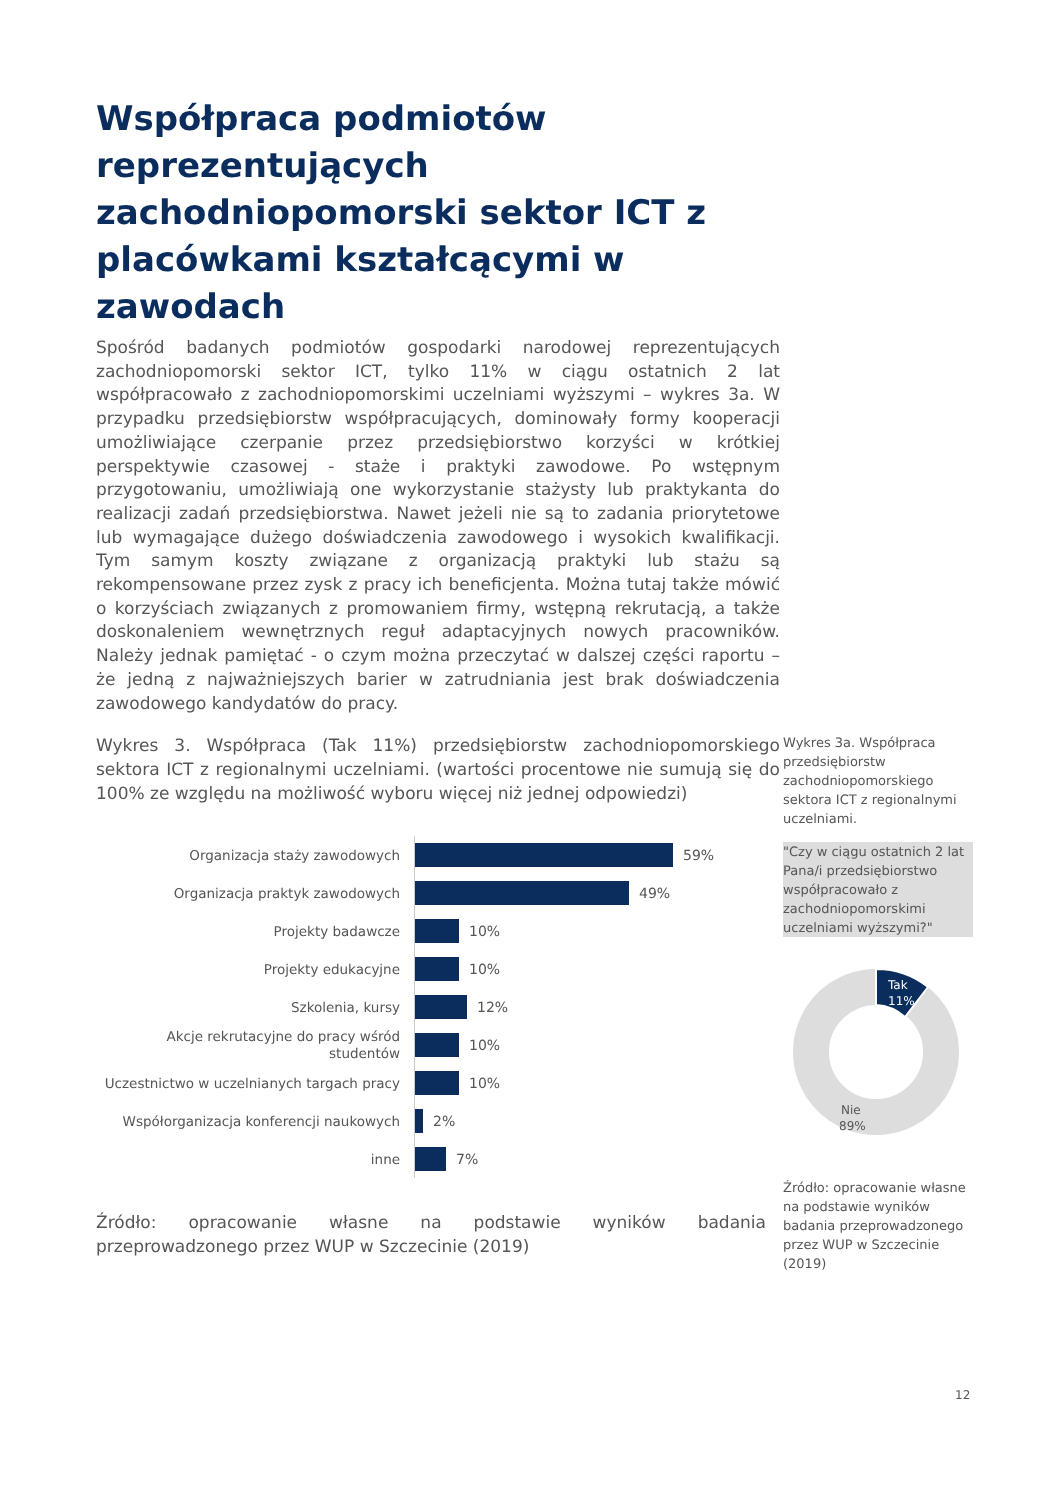Współpraca podmiotów reprezentujących zachodniopomorski sektor ICT z placówkami kształcącymi w zawodach
Spośród badanych podmiotów gospodarki narodowej reprezentujących zachodniopomorski sektor ICT, tylko 11% w ciągu ostatnich 2 lat współpracowało z zachodniopomorskimi uczelniami wyższymi – wykres 3a. W przypadku przedsiębiorstw współpracujących, dominowały formy kooperacji umożliwiające czerpanie przez przedsiębiorstwo korzyści w krótkiej perspektywie czasowej - staże i praktyki zawodowe. Po wstępnym przygotowaniu, umożliwiają one wykorzystanie stażysty lub praktykanta do realizacji zadań przedsiębiorstwa. Nawet jeżeli nie są to zadania priorytetowe lub wymagające dużego doświadczenia zawodowego i wysokich kwalifikacji. Tym samym koszty związane z organizacją praktyki lub stażu są rekompensowane przez zysk z pracy ich beneficjenta. Można tutaj także mówić o korzyściach związanych z promowaniem firmy, wstępną rekrutacją, a także doskonaleniem wewnętrznych reguł adaptacyjnych nowych pracowników. Należy jednak pamiętać - o czym można przeczytać w dalszej części raportu – że jedną z najważniejszych barier w zatrudniania jest brak doświadczenia zawodowego kandydatów do pracy.
Wykres 3. Współpraca (Tak 11%) przedsiębiorstw zachodniopomorskiego sektora ICT z regionalnymi uczelniami. (wartości procentowe nie sumują się do 100% ze względu na możliwość wyboru więcej niż jednej odpowiedzi)
Organizacja staży zawodowych
59%
Organizacja praktyk zawodowych
49%
Projekty badawcze
10%
Projekty edukacyjne
10%
Szkolenia, kursy
12%
Akcje rekrutacyjne do pracy wśród studentów
10%
Uczestnictwo w uczelnianych targach pracy
10%
Współorganizacja konferencji naukowych
2%
inne
7%
Źródło: opracowanie własne na podstawie wyników badania przeprowadzonego przez WUP w Szczecinie (2019)
Wykres 3a. Współpraca przedsiębiorstw zachodniopomorskiego sektora ICT z regionalnymi uczelniami.
"Czy w ciągu ostatnich 2 lat Pana/i przedsiębiorstwo współpracowało z zachodniopomorskimi uczelniami wyższymi?"
Tak
11%
Nie
89%
Źródło: opracowanie własne na podstawie wyników badania przeprowadzonego przez WUP w Szczecinie (2019)
12